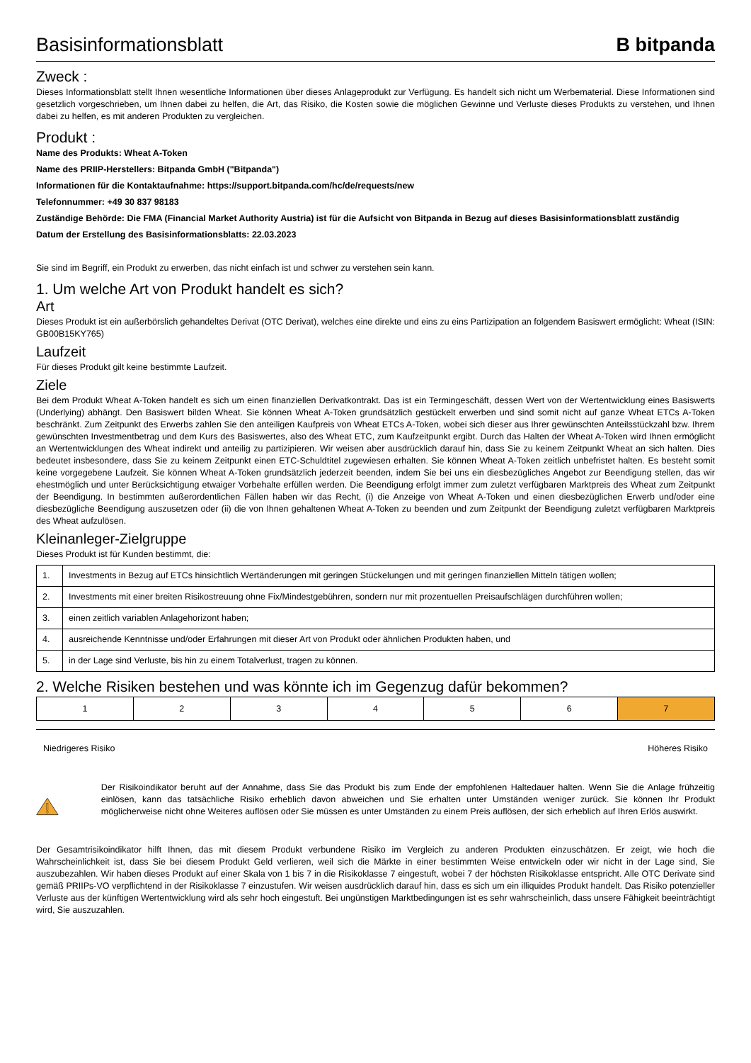Basisinformationsblatt
B bitpanda
Zweck :
Dieses Informationsblatt stellt Ihnen wesentliche Informationen über dieses Anlageprodukt zur Verfügung. Es handelt sich nicht um Werbematerial. Diese Informationen sind gesetzlich vorgeschrieben, um Ihnen dabei zu helfen, die Art, das Risiko, die Kosten sowie die möglichen Gewinne und Verluste dieses Produkts zu verstehen, und Ihnen dabei zu helfen, es mit anderen Produkten zu vergleichen.
Produkt :
Name des Produkts: Wheat A-Token
Name des PRIIP-Herstellers: Bitpanda GmbH ("Bitpanda")
Informationen für die Kontaktaufnahme: https://support.bitpanda.com/hc/de/requests/new
Telefonnummer: +49 30 837 98183
Zuständige Behörde: Die FMA (Financial Market Authority Austria) ist für die Aufsicht von Bitpanda in Bezug auf dieses Basisinformationsblatt zuständig
Datum der Erstellung des Basisinformationsblatts: 22.03.2023
Sie sind im Begriff, ein Produkt zu erwerben, das nicht einfach ist und schwer zu verstehen sein kann.
1. Um welche Art von Produkt handelt es sich?
Art
Dieses Produkt ist ein außerbörslich gehandeltes Derivat (OTC Derivat), welches eine direkte und eins zu eins Partizipation an folgendem Basiswert ermöglicht: Wheat (ISIN: GB00B15KY765)
Laufzeit
Für dieses Produkt gilt keine bestimmte Laufzeit.
Ziele
Bei dem Produkt Wheat A-Token handelt es sich um einen finanziellen Derivatkontrakt. Das ist ein Termingeschäft, dessen Wert von der Wertentwicklung eines Basiswerts (Underlying) abhängt. Den Basiswert bilden Wheat. Sie können Wheat A-Token grundsätzlich gestückelt erwerben und sind somit nicht auf ganze Wheat ETCs A-Token beschränkt. Zum Zeitpunkt des Erwerbs zahlen Sie den anteiligen Kaufpreis von Wheat ETCs A-Token, wobei sich dieser aus Ihrer gewünschten Anteilsstückzahl bzw. Ihrem gewünschten Investmentbetrag und dem Kurs des Basiswertes, also des Wheat ETC, zum Kaufzeitpunkt ergibt. Durch das Halten der Wheat A-Token wird Ihnen ermöglicht an Wertentwicklungen des Wheat indirekt und anteilig zu partizipieren. Wir weisen aber ausdrücklich darauf hin, dass Sie zu keinem Zeitpunkt Wheat an sich halten. Dies bedeutet insbesondere, dass Sie zu keinem Zeitpunkt einen ETC-Schuldtitel zugewiesen erhalten. Sie können Wheat A-Token zeitlich unbefristet halten. Es besteht somit keine vorgegebene Laufzeit. Sie können Wheat A-Token grundsätzlich jederzeit beenden, indem Sie bei uns ein diesbezügliches Angebot zur Beendigung stellen, das wir ehestmöglich und unter Berücksichtigung etwaiger Vorbehalte erfüllen werden. Die Beendigung erfolgt immer zum zuletzt verfügbaren Marktpreis des Wheat zum Zeitpunkt der Beendigung. In bestimmten außerordentlichen Fällen haben wir das Recht, (i) die Anzeige von Wheat A-Token und einen diesbezüglichen Erwerb und/oder eine diesbezügliche Beendigung auszusetzen oder (ii) die von Ihnen gehaltenen Wheat A-Token zu beenden und zum Zeitpunkt der Beendigung zuletzt verfügbaren Marktpreis des Wheat aufzulösen.
Kleinanleger-Zielgruppe
Dieses Produkt ist für Kunden bestimmt, die:
| 1. | Investments in Bezug auf ETCs hinsichtlich Wertänderungen mit geringen Stückelungen und mit geringen finanziellen Mitteln tätigen wollen; |
| 2. | Investments mit einer breiten Risikostreuung ohne Fix/Mindestgebühren, sondern nur mit prozentuellen Preisaufschlägen durchführen wollen; |
| 3. | einen zeitlich variablen Anlagehorizont haben; |
| 4. | ausreichende Kenntnisse und/oder Erfahrungen mit dieser Art von Produkt oder ähnlichen Produkten haben, und |
| 5. | in der Lage sind Verluste, bis hin zu einem Totalverlust, tragen zu können. |
2. Welche Risiken bestehen und was könnte ich im Gegenzug dafür bekommen?
| 1 | 2 | 3 | 4 | 5 | 6 | 7 |
Niedrigeres Risiko Höheres Risiko
Der Risikoindikator beruht auf der Annahme, dass Sie das Produkt bis zum Ende der empfohlenen Haltedauer halten. Wenn Sie die Anlage frühzeitig einlösen, kann das tatsächliche Risiko erheblich davon abweichen und Sie erhalten unter Umständen weniger zurück. Sie können Ihr Produkt möglicherweise nicht ohne Weiteres auflösen oder Sie müssen es unter Umständen zu einem Preis auflösen, der sich erheblich auf Ihren Erlös auswirkt.
Der Gesamtrisikoindikator hilft Ihnen, das mit diesem Produkt verbundene Risiko im Vergleich zu anderen Produkten einzuschätzen. Er zeigt, wie hoch die Wahrscheinlichkeit ist, dass Sie bei diesem Produkt Geld verlieren, weil sich die Märkte in einer bestimmten Weise entwickeln oder wir nicht in der Lage sind, Sie auszubezahlen. Wir haben dieses Produkt auf einer Skala von 1 bis 7 in die Risikoklasse 7 eingestuft, wobei 7 der höchsten Risikoklasse entspricht. Alle OTC Derivate sind gemäß PRIIPs-VO verpflichtend in der Risikoklasse 7 einzustufen. Wir weisen ausdrücklich darauf hin, dass es sich um ein illiquides Produkt handelt. Das Risiko potenzieller Verluste aus der künftigen Wertentwicklung wird als sehr hoch eingestuft. Bei ungünstigen Marktbedingungen ist es sehr wahrscheinlich, dass unsere Fähigkeit beeinträchtigt wird, Sie auszuzahlen.